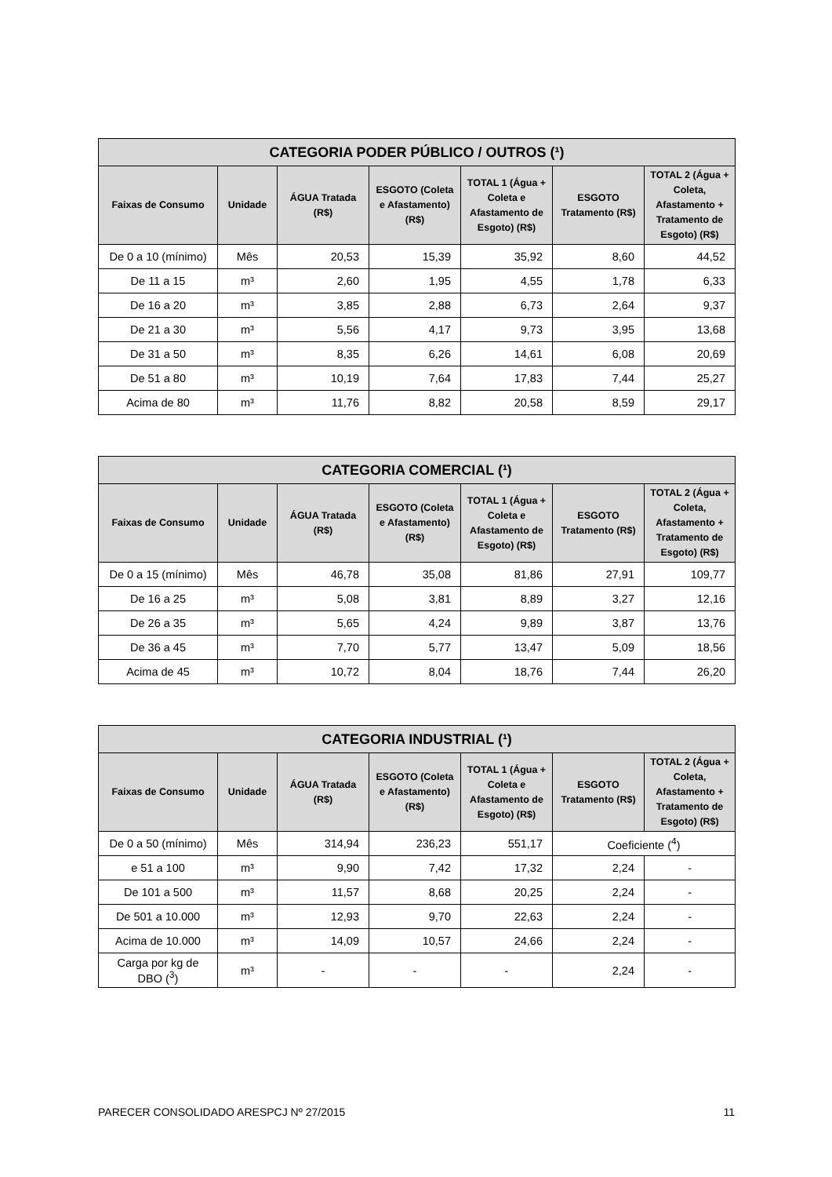| CATEGORIA PODER PÚBLICO / OUTROS (¹) | | | | | | |
| --- | --- | --- | --- | --- | --- | --- |
| Faixas de Consumo | Unidade | ÁGUA Tratada (R$) | ESGOTO (Coleta e Afastamento) (R$) | TOTAL 1 (Água + Coleta e Afastamento de Esgoto) (R$) | ESGOTO Tratamento (R$) | TOTAL 2 (Água + Coleta, Afastamento + Tratamento de Esgoto) (R$) |
| De 0 a 10 (mínimo) | Mês | 20,53 | 15,39 | 35,92 | 8,60 | 44,52 |
| De 11 a 15 | m³ | 2,60 | 1,95 | 4,55 | 1,78 | 6,33 |
| De 16 a 20 | m³ | 3,85 | 2,88 | 6,73 | 2,64 | 9,37 |
| De 21 a 30 | m³ | 5,56 | 4,17 | 9,73 | 3,95 | 13,68 |
| De 31 a 50 | m³ | 8,35 | 6,26 | 14,61 | 6,08 | 20,69 |
| De 51 a 80 | m³ | 10,19 | 7,64 | 17,83 | 7,44 | 25,27 |
| Acima de 80 | m³ | 11,76 | 8,82 | 20,58 | 8,59 | 29,17 |
| CATEGORIA COMERCIAL (¹) | | | | | | |
| --- | --- | --- | --- | --- | --- | --- |
| Faixas de Consumo | Unidade | ÁGUA Tratada (R$) | ESGOTO (Coleta e Afastamento) (R$) | TOTAL 1 (Água + Coleta e Afastamento de Esgoto) (R$) | ESGOTO Tratamento (R$) | TOTAL 2 (Água + Coleta, Afastamento + Tratamento de Esgoto) (R$) |
| De 0 a 15 (mínimo) | Mês | 46,78 | 35,08 | 81,86 | 27,91 | 109,77 |
| De 16 a 25 | m³ | 5,08 | 3,81 | 8,89 | 3,27 | 12,16 |
| De 26 a 35 | m³ | 5,65 | 4,24 | 9,89 | 3,87 | 13,76 |
| De 36 a 45 | m³ | 7,70 | 5,77 | 13,47 | 5,09 | 18,56 |
| Acima de 45 | m³ | 10,72 | 8,04 | 18,76 | 7,44 | 26,20 |
| CATEGORIA INDUSTRIAL (¹) | | | | | | |
| --- | --- | --- | --- | --- | --- | --- |
| Faixas de Consumo | Unidade | ÁGUA Tratada (R$) | ESGOTO (Coleta e Afastamento) (R$) | TOTAL 1 (Água + Coleta e Afastamento de Esgoto) (R$) | ESGOTO Tratamento (R$) | TOTAL 2 (Água + Coleta, Afastamento + Tratamento de Esgoto) (R$) |
| De 0 a 50 (mínimo) | Mês | 314,94 | 236,23 | 551,17 | Coeficiente (<sup>4</sup>) | |
| e 51 a 100 | m³ | 9,90 | 7,42 | 17,32 | 2,24 | - |
| De 101 a 500 | m³ | 11,57 | 8,68 | 20,25 | 2,24 | - |
| De 501 a 10.000 | m³ | 12,93 | 9,70 | 22,63 | 2,24 | - |
| Acima de 10.000 | m³ | 14,09 | 10,57 | 24,66 | 2,24 | - |
| Carga por kg de DBO (<sup>3</sup>) | m³ | - | - | - | 2,24 | - |
PARECER CONSOLIDADO ARESPCJ Nº 27/2015 11